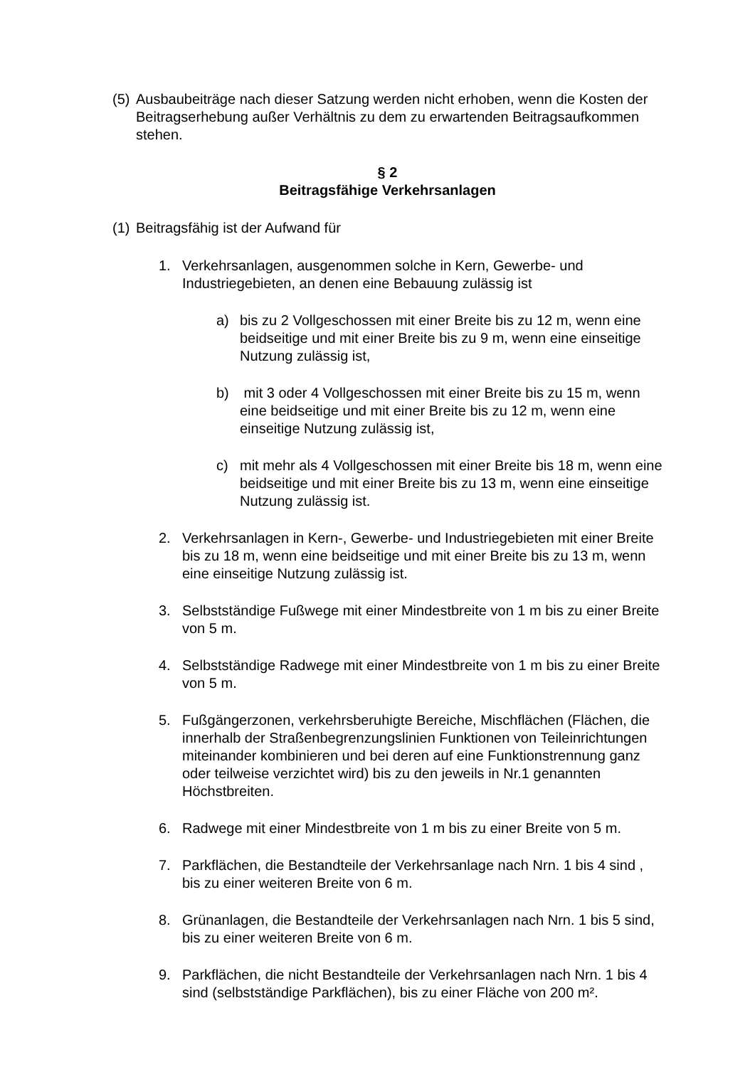(5) Ausbaubeiträge nach dieser Satzung werden nicht erhoben, wenn die Kosten der Beitragserhebung außer Verhältnis zu dem zu erwartenden Beitragsaufkommen stehen.
§ 2
Beitragsfähige Verkehrsanlagen
(1) Beitragsfähig ist der Aufwand für
1. Verkehrsanlagen, ausgenommen solche in Kern, Gewerbe- und Industriegebieten, an denen eine Bebauung zulässig ist
a) bis zu 2 Vollgeschossen mit einer Breite bis zu 12 m, wenn eine beidseitige und mit einer Breite bis zu 9 m, wenn eine einseitige Nutzung zulässig ist,
b) mit 3 oder 4 Vollgeschossen mit einer Breite bis zu 15 m, wenn eine beidseitige und mit einer Breite bis zu 12 m, wenn eine einseitige Nutzung zulässig ist,
c) mit mehr als 4 Vollgeschossen mit einer Breite bis 18 m, wenn eine beidseitige und mit einer Breite bis zu 13 m, wenn eine einseitige Nutzung zulässig ist.
2. Verkehrsanlagen in Kern-, Gewerbe- und Industriegebieten mit einer Breite bis zu 18 m, wenn eine beidseitige und mit einer Breite bis zu 13 m, wenn eine einseitige Nutzung zulässig ist.
3. Selbstständige Fußwege mit einer Mindestbreite von 1 m bis zu einer Breite von 5 m.
4. Selbstständige Radwege mit einer Mindestbreite von 1 m bis zu einer Breite von 5 m.
5. Fußgängerzonen, verkehrsberuhigte Bereiche, Mischflächen (Flächen, die innerhalb der Straßenbegrenzungslinien Funktionen von Teileinrichtungen miteinander kombinieren und bei deren auf eine Funktionstrennung ganz oder teilweise verzichtet wird) bis zu den jeweils in Nr.1 genannten Höchstbreiten.
6. Radwege mit einer Mindestbreite von 1 m bis zu einer Breite von 5 m.
7. Parkflächen, die Bestandteile der Verkehrsanlage nach Nrn. 1 bis 4 sind , bis zu einer weiteren Breite von 6 m.
8. Grünanlagen, die Bestandteile der Verkehrsanlagen nach Nrn. 1 bis 5 sind, bis zu einer weiteren Breite von 6 m.
9. Parkflächen, die nicht Bestandteile der Verkehrsanlagen nach Nrn. 1 bis 4 sind (selbstständige Parkflächen), bis zu einer Fläche von 200 m².